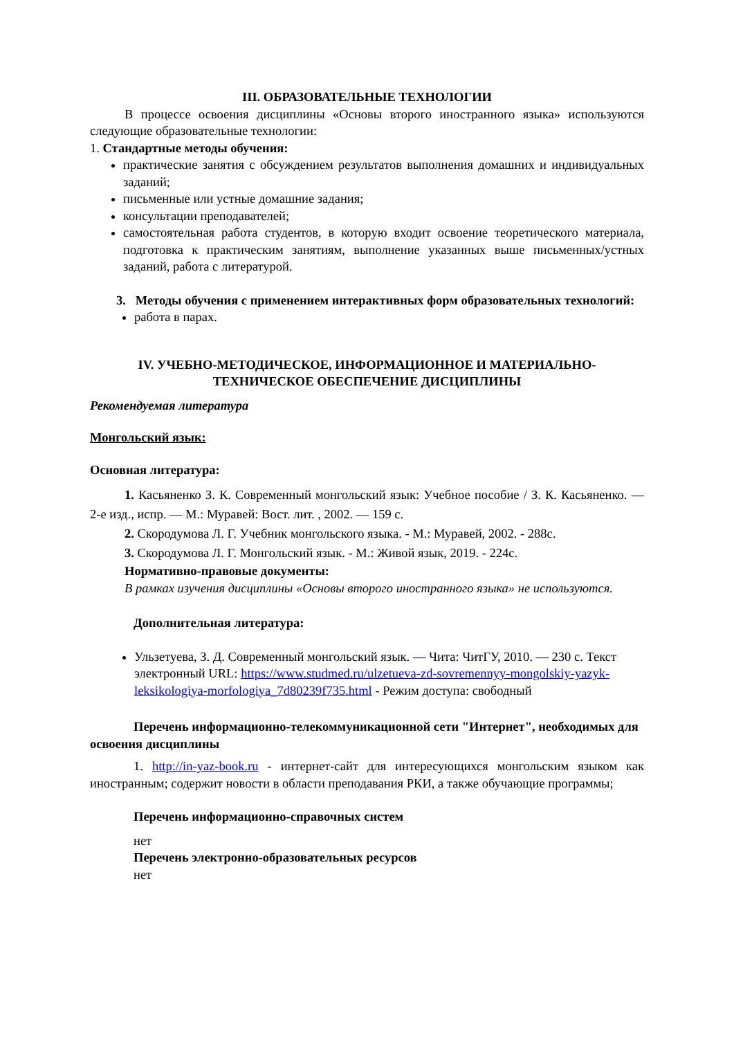III. ОБРАЗОВАТЕЛЬНЫЕ ТЕХНОЛОГИИ
В процессе освоения дисциплины «Основы второго иностранного языка» используются следующие образовательные технологии:
1. Стандартные методы обучения:
практические занятия с обсуждением результатов выполнения домашних и индивидуальных заданий;
письменные или устные домашние задания;
консультации преподавателей;
самостоятельная работа студентов, в которую входит освоение теоретического материала, подготовка к практическим занятиям, выполнение указанных выше письменных/устных заданий, работа с литературой.
3. Методы обучения с применением интерактивных форм образовательных технологий:
работа в парах.
IV. УЧЕБНО-МЕТОДИЧЕСКОЕ, ИНФОРМАЦИОННОЕ И МАТЕРИАЛЬНО-ТЕХНИЧЕСКОЕ ОБЕСПЕЧЕНИЕ ДИСЦИПЛИНЫ
Рекомендуемая литература
Монгольский язык:
Основная литература:
1. Касьяненко З. К. Современный монгольский язык: Учебное пособие / З. К. Касьяненко. — 2-е изд., испр. — М.: Муравей: Вост. лит. , 2002. — 159 с.
2. Скородумова Л. Г. Учебник монгольского языка. - М.: Муравей, 2002. - 288с.
3. Скородумова Л. Г. Монгольский язык. - М.: Живой язык, 2019. - 224с.
Нормативно-правовые документы:
В рамках изучения дисциплины «Основы второго иностранного языка» не используются.
Дополнительная литература:
Ульзетуева, З. Д. Современный монгольский язык. — Чита: ЧитГУ, 2010. — 230 с. Текст электронный URL: https://www.studmed.ru/ulzetueva-zd-sovremennyy-mongolskiy-yazyk-leksikologiya-morfologiya_7d80239f735.html - Режим доступа: свободный
Перечень информационно-телекоммуникационной сети "Интернет", необходимых для освоения дисциплины
1. http://in-yaz-book.ru - интернет-сайт для интересующихся монгольским языком как иностранным; содержит новости в области преподавания РКИ, а также обучающие программы;
Перечень информационно-справочных систем
нет
Перечень электронно-образовательных ресурсов
нет